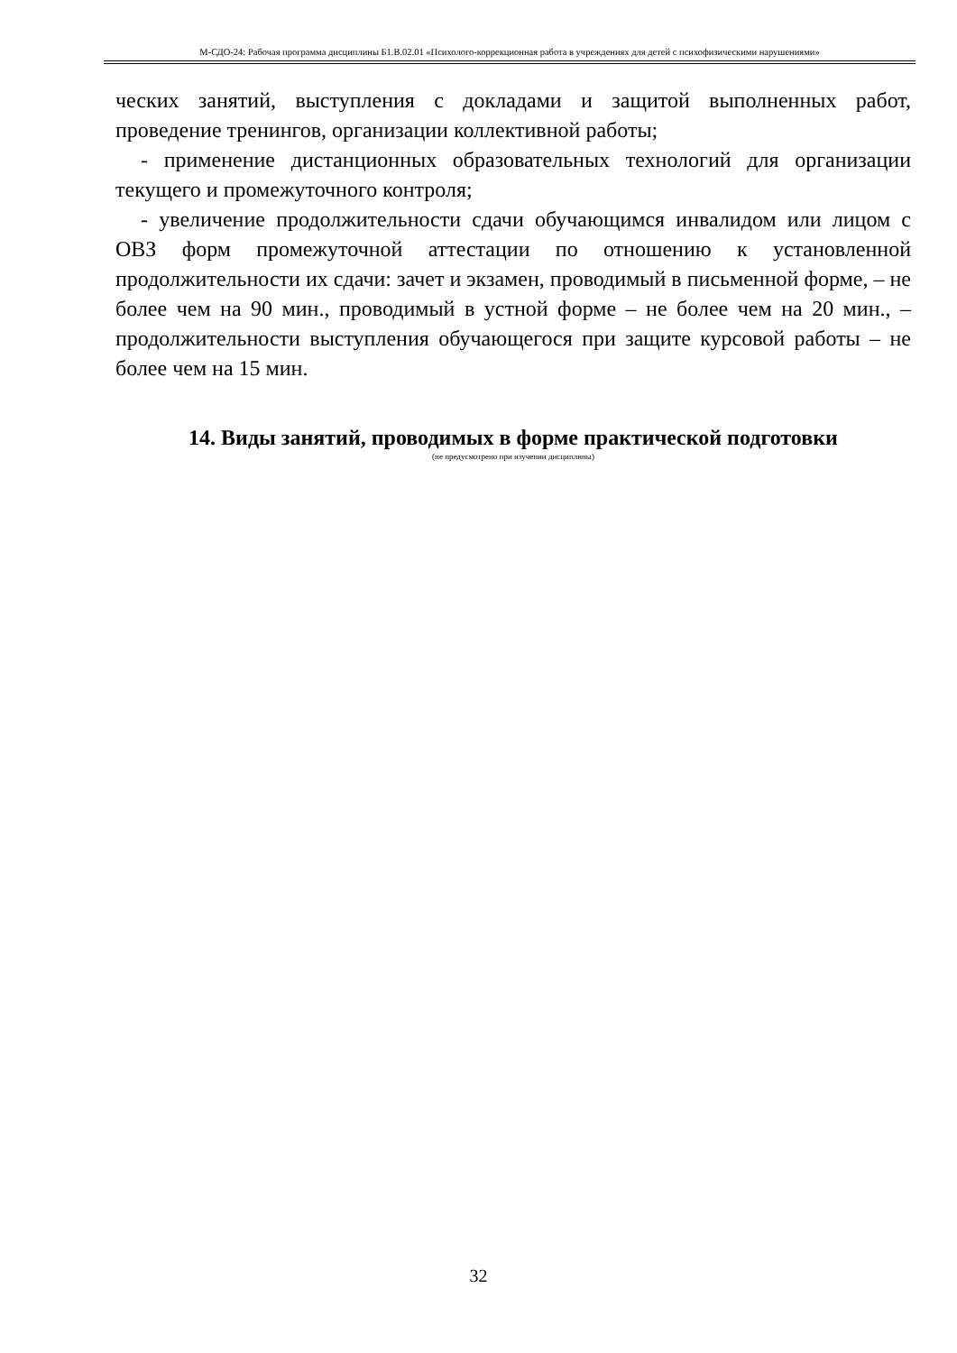М-СДО-24: Рабочая программа дисциплины Б1.В.02.01 «Психолого-коррекционная работа в учреждениях для детей с психофизическими нарушениями»
ческих занятий, выступления с докладами и защитой выполненных работ, проведение тренингов, организации коллективной работы;
- применение дистанционных образовательных технологий для организации текущего и промежуточного контроля;
- увеличение продолжительности сдачи обучающимся инвалидом или лицом с ОВЗ форм промежуточной аттестации по отношению к установленной продолжительности их сдачи: зачет и экзамен, проводимый в письменной форме, – не более чем на 90 мин., проводимый в устной форме – не более чем на 20 мин., – продолжительности выступления обучающегося при защите курсовой работы – не более чем на 15 мин.
14. Виды занятий, проводимых в форме практической подготовки
(не предусмотрено при изучении дисциплины)
32